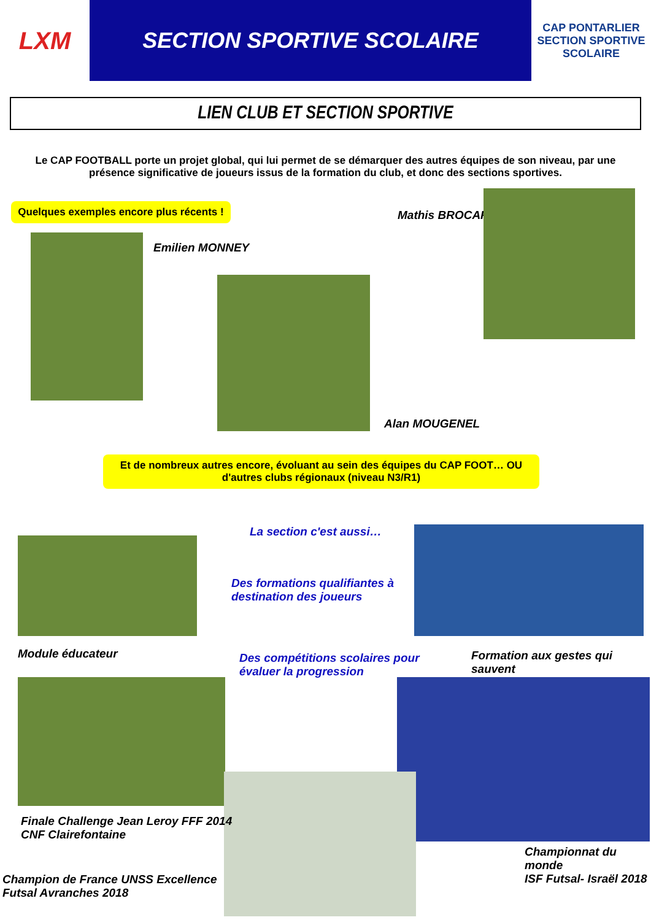LXM
SECTION SPORTIVE SCOLAIRE
CAP PONTARLIER
SECTION SPORTIVE SCOLAIRE
LIEN CLUB ET SECTION SPORTIVE
Le CAP FOOTBALL porte un projet global, qui lui permet de se démarquer des autres équipes de son niveau, par une présence significative de joueurs issus de la formation du club, et donc des sections sportives.
Quelques exemples encore plus récents !
Mathis BROCARD
Emilien MONNEY
Alan MOUGENEL
Et de nombreux autres encore, évoluant au sein des équipes du CAP FOOT… OU d'autres clubs régionaux (niveau N3/R1)
La section c'est aussi…
Des formations qualifiantes à destination des joueurs
Module éducateur
Des compétitions scolaires pour évaluer la progression
Formation aux gestes qui sauvent
Finale Challenge Jean Leroy FFF 2014
CNF Clairefontaine
Championnat du monde
ISF Futsal- Israël 2018
Champion de France UNSS Excellence Futsal Avranches 2018